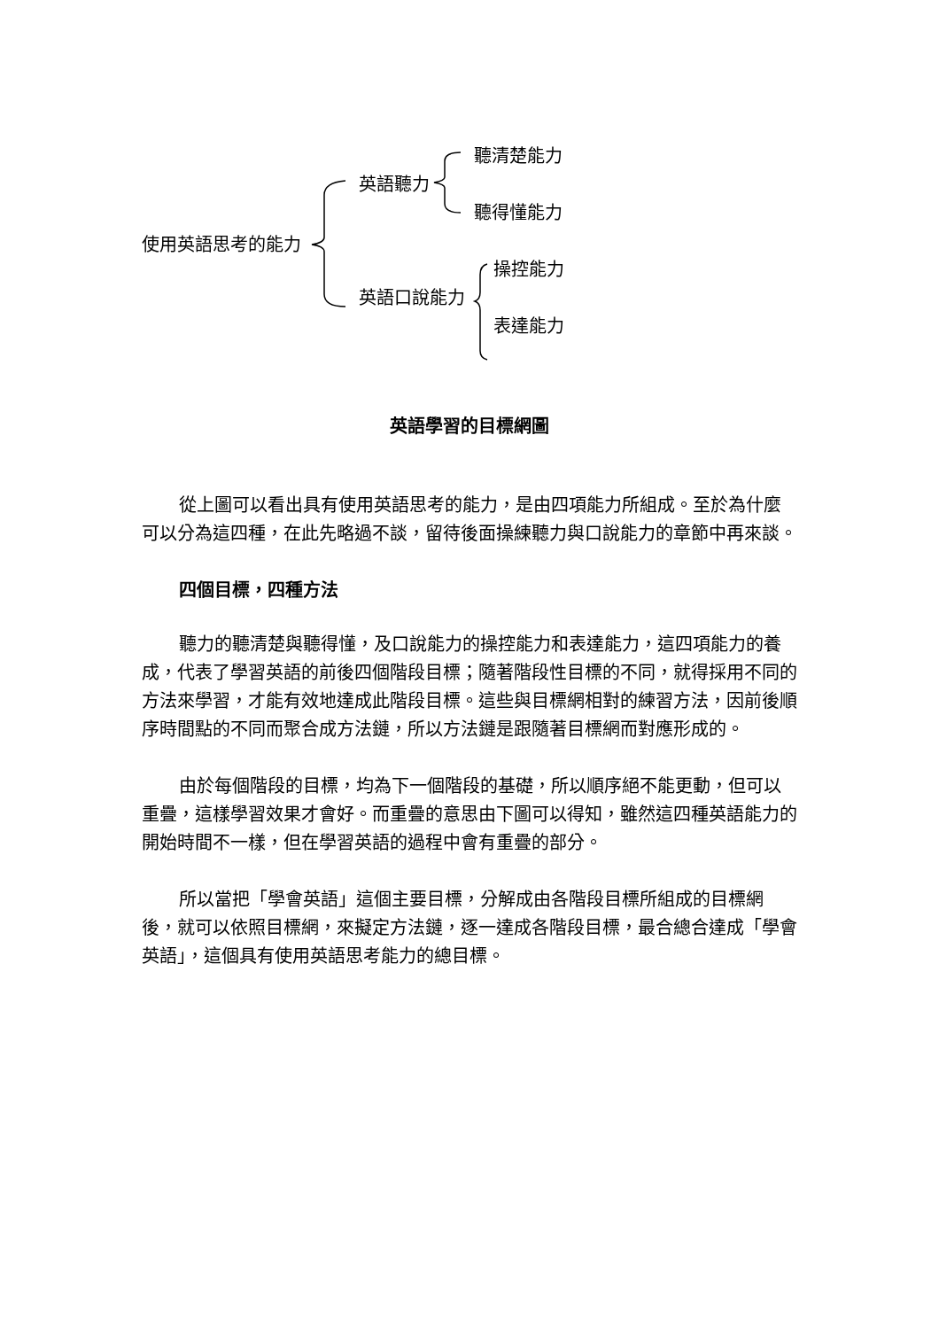使用英語思考的能力
英語聽力
英語口說能力
聽清楚能力
聽得懂能力
操控能力
表達能力
英語學習的目標網圖
從上圖可以看出具有使用英語思考的能力，是由四項能力所組成。至於為什麼可以分為這四種，在此先略過不談，留待後面操練聽力與口說能力的章節中再來談。
四個目標，四種方法
聽力的聽清楚與聽得懂，及口說能力的操控能力和表達能力，這四項能力的養成，代表了學習英語的前後四個階段目標；隨著階段性目標的不同，就得採用不同的方法來學習，才能有效地達成此階段目標。這些與目標網相對的練習方法，因前後順序時間點的不同而聚合成方法鏈，所以方法鏈是跟隨著目標網而對應形成的。
由於每個階段的目標，均為下一個階段的基礎，所以順序絕不能更動，但可以重疊，這樣學習效果才會好。而重疊的意思由下圖可以得知，雖然這四種英語能力的開始時間不一樣，但在學習英語的過程中會有重疊的部分。
所以當把「學會英語」這個主要目標，分解成由各階段目標所組成的目標網後，就可以依照目標網，來擬定方法鏈，逐一達成各階段目標，最合總合達成「學會英語」，這個具有使用英語思考能力的總目標。